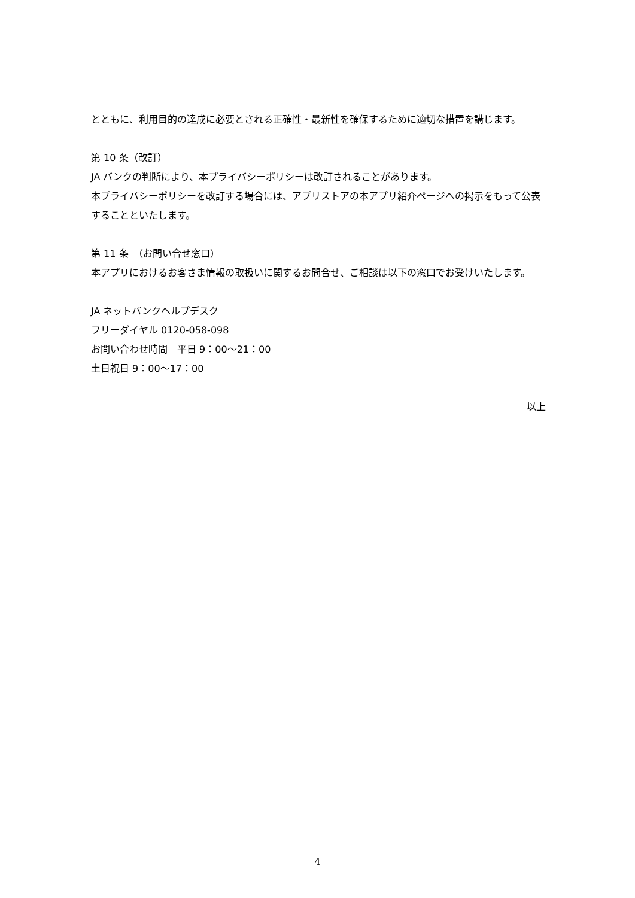とともに、利用目的の達成に必要とされる正確性・最新性を確保するために適切な措置を講じます。
第 10 条（改訂）
JA バンクの判断により、本プライバシーポリシーは改訂されることがあります。
本プライバシーポリシーを改訂する場合には、アプリストアの本アプリ紹介ページへの掲示をもって公表することといたします。
第 11 条　（お問い合せ窓口）
本アプリにおけるお客さま情報の取扱いに関するお問合せ、ご相談は以下の窓口でお受けいたします。
JA ネットバンクヘルプデスク
フリーダイヤル 0120-058-098
お問い合わせ時間　平日 9：00～21：00
土日祝日 9：00～17：00
以上
4